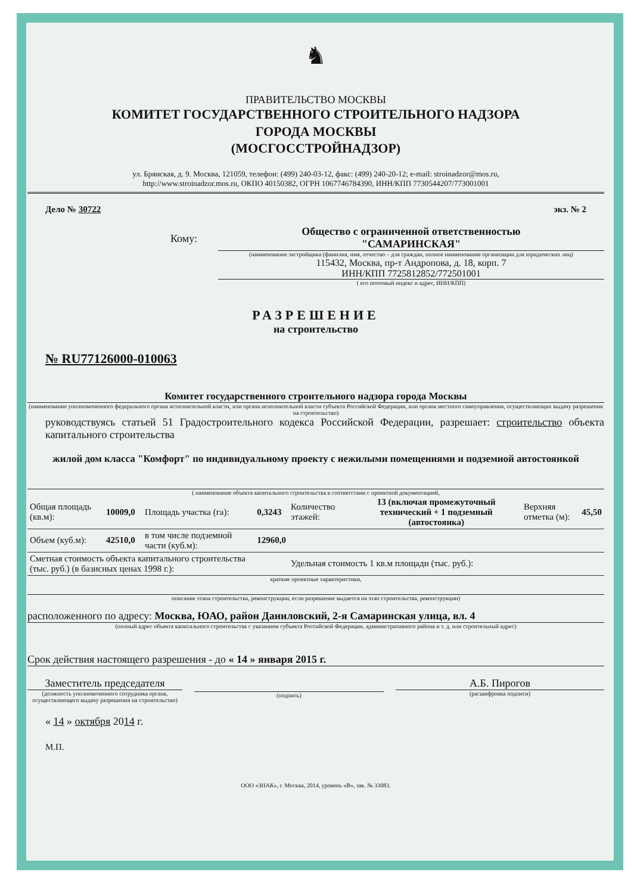♞
ПРАВИТЕЛЬСТВО МОСКВЫ
КОМИТЕТ ГОСУДАРСТВЕННОГО СТРОИТЕЛЬНОГО НАДЗОРА
ГОРОДА МОСКВЫ
(МОСГОССТРОЙНАДЗОР)
ул. Брянская, д. 9. Москва, 121059, телефон: (499) 240-03-12, факс: (499) 240-20-12; e-mail: stroinadzor@mos.ru,
http://www.stroinadzor.mos.ru, ОКПО 40150382, ОГРН 1067746784390, ИНН/КПП 7730544207/773001001
Дело № 30722 экз. № 2
Кому:
Общество с ограниченной ответственностью
"САМАРИНСКАЯ"
(наименование застройщика (фамилия, имя, отчество – для граждан, полное наименование организации для юридических лиц)
115432, Москва, пр-т Андропова, д. 18, корп. 7
ИНН/КПП 7725812852/772501001
( его почтовый индекс и адрес, ИНН/КПП)
РАЗРЕШЕНИЕ
на строительство
№ RU77126000-010063
Комитет государственного строительного надзора города Москвы
(наименование уполномоченного федерального органа исполнительной власти, или органа исполнительной власти субъекта Российской Федерации, или органа местного самоуправления, осуществляющих выдачу разрешения на строительство)
руководствуясь статьей 51 Градостроительного кодекса Российской Федерации, разрешает: строительство объекта капитального строительства
жилой дом класса "Комфорт" по индивидуальному проекту с нежилыми помещениями и подземной автостоянкой
( наименование объекта капитального строительства в соответствии с проектной документацией,
| Общая площадь (кв.м): | 10009,0 | Площадь участка (га): | 0,3243 | Количество этажей: | 13 (включая промежуточный технический + 1 подземный (автостоянка) | Верхняя отметка (м): | 45,50 |
| Объем (куб.м): | 42510,0 | в том числе подземной части (куб.м): | 12960,0 | | | | |
| Сметная стоимость объекта капитального строительства (тыс. руб.) (в базисных ценах 1998 г.): | | | | Удельная стоимость 1 кв.м площади (тыс. руб.): | | | |
краткие проектные характеристики,
описание этапа строительства, реконструкции, если разрешение выдается на этап строительства, реконструкции)
расположенного по адресу: Москва, ЮАО, район Даниловский, 2-я Самаринская улица, вл. 4
(полный адрес объекта капитального строительства с указанием субъекта Российской Федерации, административного района и т. д. или строительный адрес)
Срок действия настоящего разрешения - до « 14 » января 2015 г.
Заместитель председателя
(должность уполномоченного сотрудника органа, осуществляющего выдачу разрешения на строительство)
(подпись)
А.Б. Пирогов
(расшифровка подписи)
« 14 » октября 2014 г.
М.П.
ООО «ЗНАК», г. Москва, 2014, уровень «В», зак. № 33083.